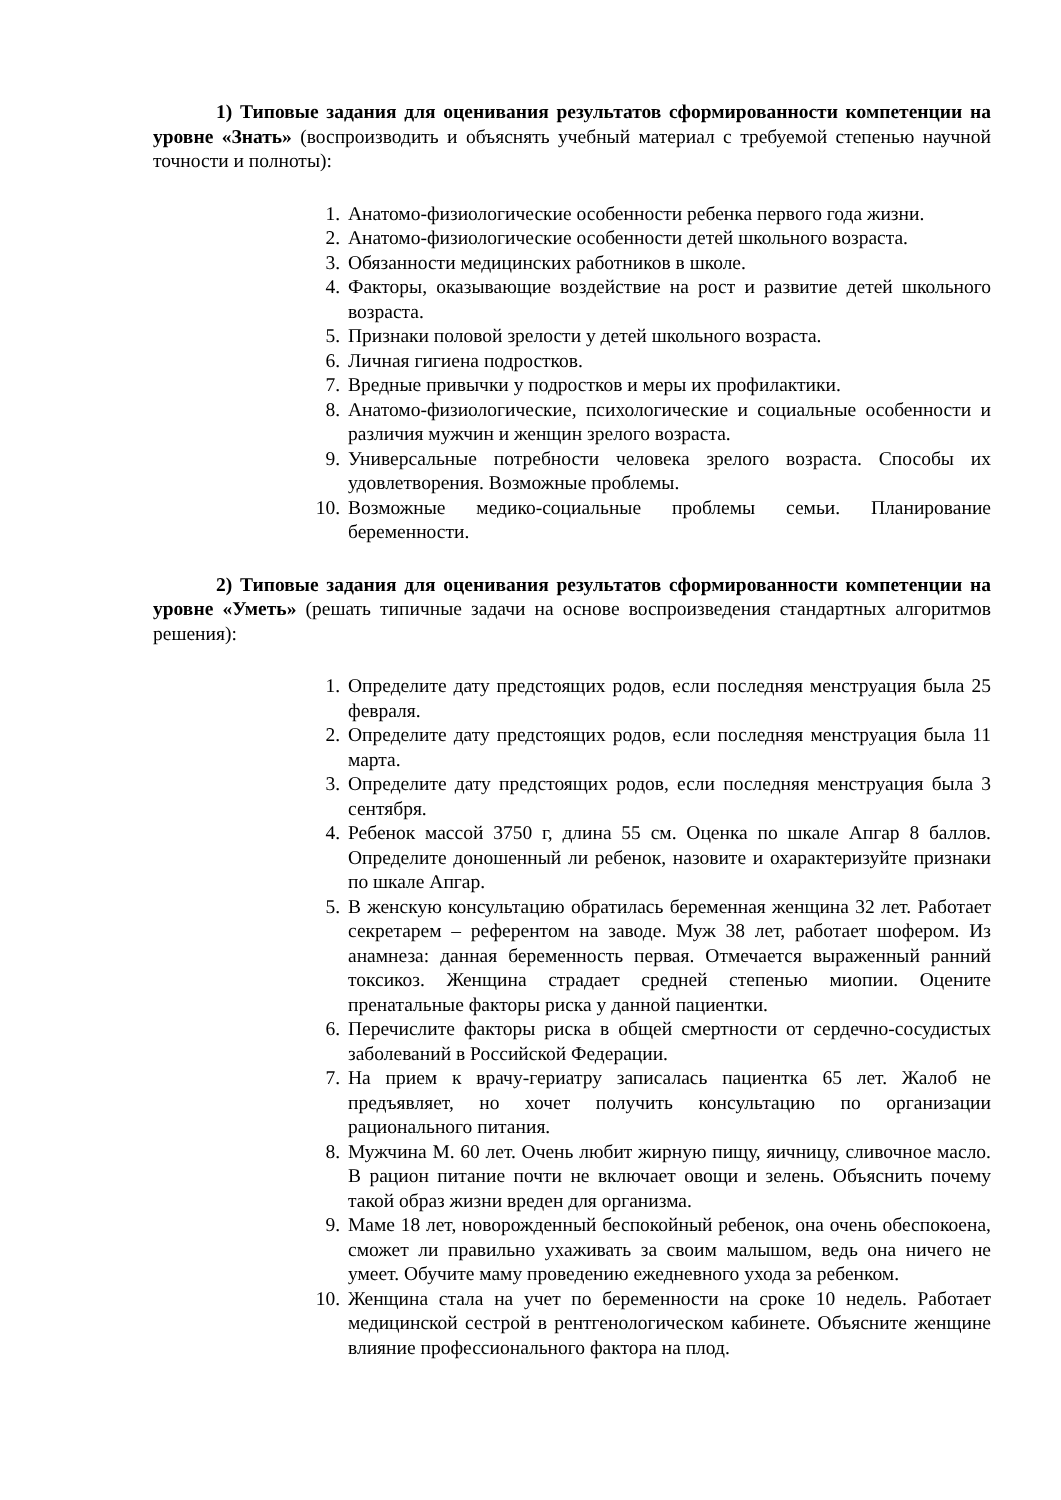1) Типовые задания для оценивания результатов сформированности компетенции на уровне «Знать» (воспроизводить и объяснять учебный материал с требуемой степенью научной точности и полноты):
1. Анатомо-физиологические особенности ребенка первого года жизни.
2. Анатомо-физиологические особенности детей школьного возраста.
3. Обязанности медицинских работников в школе.
4. Факторы, оказывающие воздействие на рост и развитие детей школьного возраста.
5. Признаки половой зрелости у детей школьного возраста.
6. Личная гигиена подростков.
7. Вредные привычки у подростков и меры их профилактики.
8. Анатомо-физиологические, психологические и социальные особенности и различия мужчин и женщин зрелого возраста.
9. Универсальные потребности человека зрелого возраста. Способы их удовлетворения. Возможные проблемы.
10. Возможные медико-социальные проблемы семьи. Планирование беременности.
2) Типовые задания для оценивания результатов сформированности компетенции на уровне «Уметь» (решать типичные задачи на основе воспроизведения стандартных алгоритмов решения):
1. Определите дату предстоящих родов, если последняя менструация была 25 февраля.
2. Определите дату предстоящих родов, если последняя менструация была 11 марта.
3. Определите дату предстоящих родов, если последняя менструация была 3 сентября.
4. Ребенок массой 3750 г, длина 55 см. Оценка по шкале Апгар 8 баллов. Определите доношенный ли ребенок, назовите и охарактеризуйте признаки по шкале Апгар.
5. В женскую консультацию обратилась беременная женщина 32 лет. Работает секретарем – референтом на заводе. Муж 38 лет, работает шофером. Из анамнеза: данная беременность первая. Отмечается выраженный ранний токсикоз. Женщина страдает средней степенью миопии. Оцените пренатальные факторы риска у данной пациентки.
6. Перечислите факторы риска в общей смертности от сердечно-сосудистых заболеваний в Российской Федерации.
7. На прием к врачу-гериатру записалась пациентка 65 лет. Жалоб не предъявляет, но хочет получить консультацию по организации рационального питания.
8. Мужчина М. 60 лет. Очень любит жирную пищу, яичницу, сливочное масло. В рацион питание почти не включает овощи и зелень. Объяснить почему такой образ жизни вреден для организма.
9. Маме 18 лет, новорожденный беспокойный ребенок, она очень обеспокоена, сможет ли правильно ухаживать за своим малышом, ведь она ничего не умеет. Обучите маму проведению ежедневного ухода за ребенком.
10. Женщина стала на учет по беременности на сроке 10 недель. Работает медицинской сестрой в рентгенологическом кабинете. Объясните женщине влияние профессионального фактора на плод.